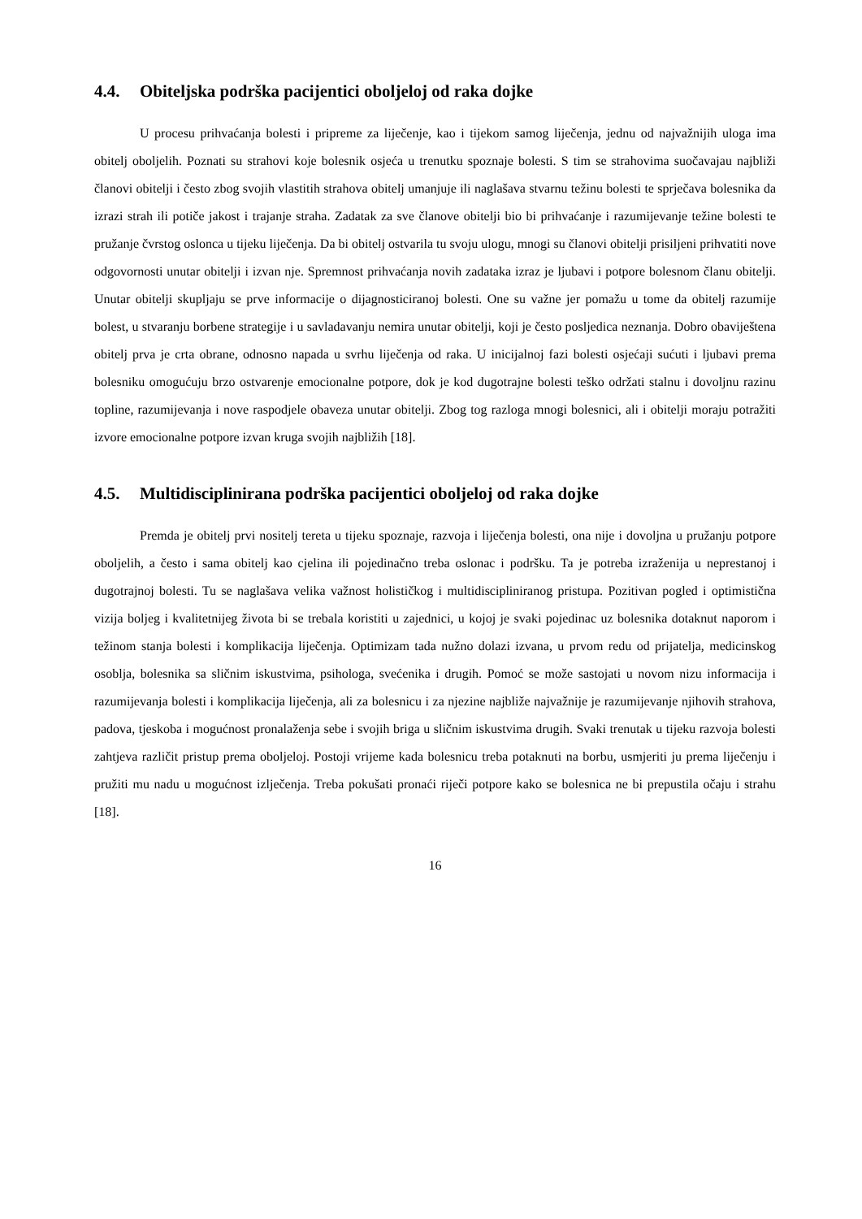4.4. Obiteljska podrška pacijentici oboljeloj od raka dojke
U procesu prihvaćanja bolesti i pripreme za liječenje, kao i tijekom samog liječenja, jednu od najvažnijih uloga ima obitelj oboljelih. Poznati su strahovi koje bolesnik osjeća u trenutku spoznaje bolesti. S tim se strahovima suočavajau najbliži članovi obitelji i često zbog svojih vlastitih strahova obitelj umanjuje ili naglašava stvarnu težinu bolesti te sprječava bolesnika da izrazi strah ili potiče jakost i trajanje straha. Zadatak za sve članove obitelji bio bi prihvaćanje i razumijevanje težine bolesti te pružanje čvrstog oslonca u tijeku liječenja. Da bi obitelj ostvarila tu svoju ulogu, mnogi su članovi obitelji prisiljeni prihvatiti nove odgovornosti unutar obitelji i izvan nje. Spremnost prihvaćanja novih zadataka izraz je ljubavi i potpore bolesnom članu obitelji. Unutar obitelji skupljaju se prve informacije o dijagnosticiranoj bolesti. One su važne jer pomažu u tome da obitelj razumije bolest, u stvaranju borbene strategije i u savladavanju nemira unutar obitelji, koji je često posljedica neznanja. Dobro obaviještena obitelj prva je crta obrane, odnosno napada u svrhu liječenja od raka. U inicijalnoj fazi bolesti osjećaji sućuti i ljubavi prema bolesniku omogućuju brzo ostvarenje emocionalne potpore, dok je kod dugotrajne bolesti teško održati stalnu i dovoljnu razinu topline, razumijevanja i nove raspodjele obaveza unutar obitelji. Zbog tog razloga mnogi bolesnici, ali i obitelji moraju potražiti izvore emocionalne potpore izvan kruga svojih najbližih [18].
4.5. Multidisciplinirana podrška pacijentici oboljeloj od raka dojke
Premda je obitelj prvi nositelj tereta u tijeku spoznaje, razvoja i liječenja bolesti, ona nije i dovoljna u pružanju potpore oboljelih, a često i sama obitelj kao cjelina ili pojedinačno treba oslonac i podršku. Ta je potreba izraženija u neprestanoj i dugotrajnoj bolesti. Tu se naglašava velika važnost holističkog i multidiscipliniranog pristupa. Pozitivan pogled i optimistična vizija boljeg i kvalitetnijeg života bi se trebala koristiti u zajednici, u kojoj je svaki pojedinac uz bolesnika dotaknut naporom i težinom stanja bolesti i komplikacija liječenja. Optimizam tada nužno dolazi izvana, u prvom redu od prijatelja, medicinskog osoblja, bolesnika sa sličnim iskustvima, psihologa, svećenika i drugih. Pomoć se može sastojati u novom nizu informacija i razumijevanja bolesti i komplikacija liječenja, ali za bolesnicu i za njezine najbliže najvažnije je razumijevanje njihovih strahova, padova, tjeskoba i mogućnost pronalaženja sebe i svojih briga u sličnim iskustvima drugih. Svaki trenutak u tijeku razvoja bolesti zahtjeva različit pristup prema oboljeloj. Postoji vrijeme kada bolesnicu treba potaknuti na borbu, usmjeriti ju prema liječenju i pružiti mu nadu u mogućnost izlječenja. Treba pokušati pronaći riječi potpore kako se bolesnica ne bi prepustila očaju i strahu [18].
16